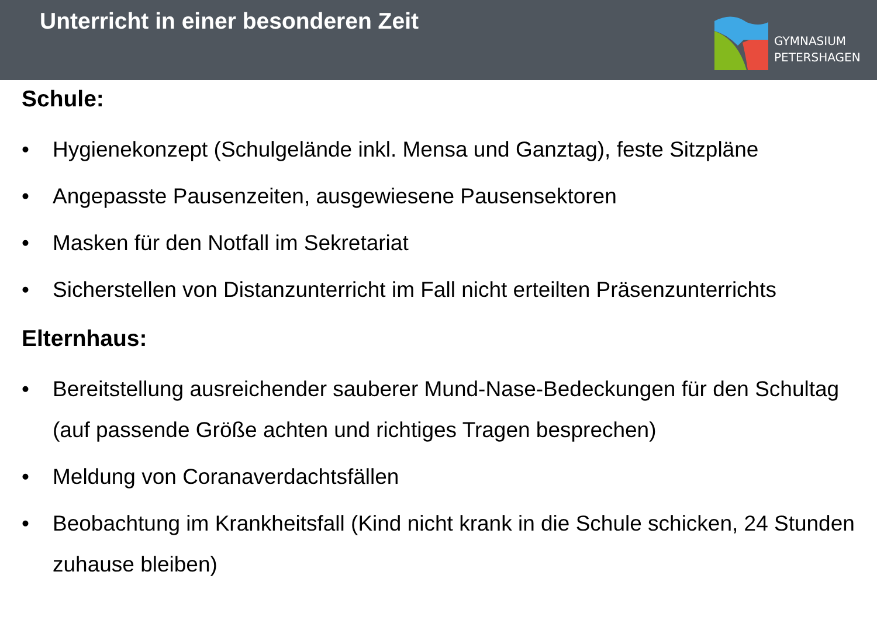Unterricht in einer besonderen Zeit
GYMNASIUM
PETERSHAGEN
Schule:
• Hygienekonzept (Schulgelände inkl. Mensa und Ganztag), feste Sitzpläne
• Angepasste Pausenzeiten, ausgewiesene Pausensektoren
• Masken für den Notfall im Sekretariat
• Sicherstellen von Distanzunterricht im Fall nicht erteilten Präsenzunterrichts
Elternhaus:
• Bereitstellung ausreichender sauberer Mund-Nase-Bedeckungen für den Schultag (auf passende Größe achten und richtiges Tragen besprechen)
• Meldung von Coranaverdachtsfällen
• Beobachtung im Krankheitsfall (Kind nicht krank in die Schule schicken, 24 Stunden zuhause bleiben)